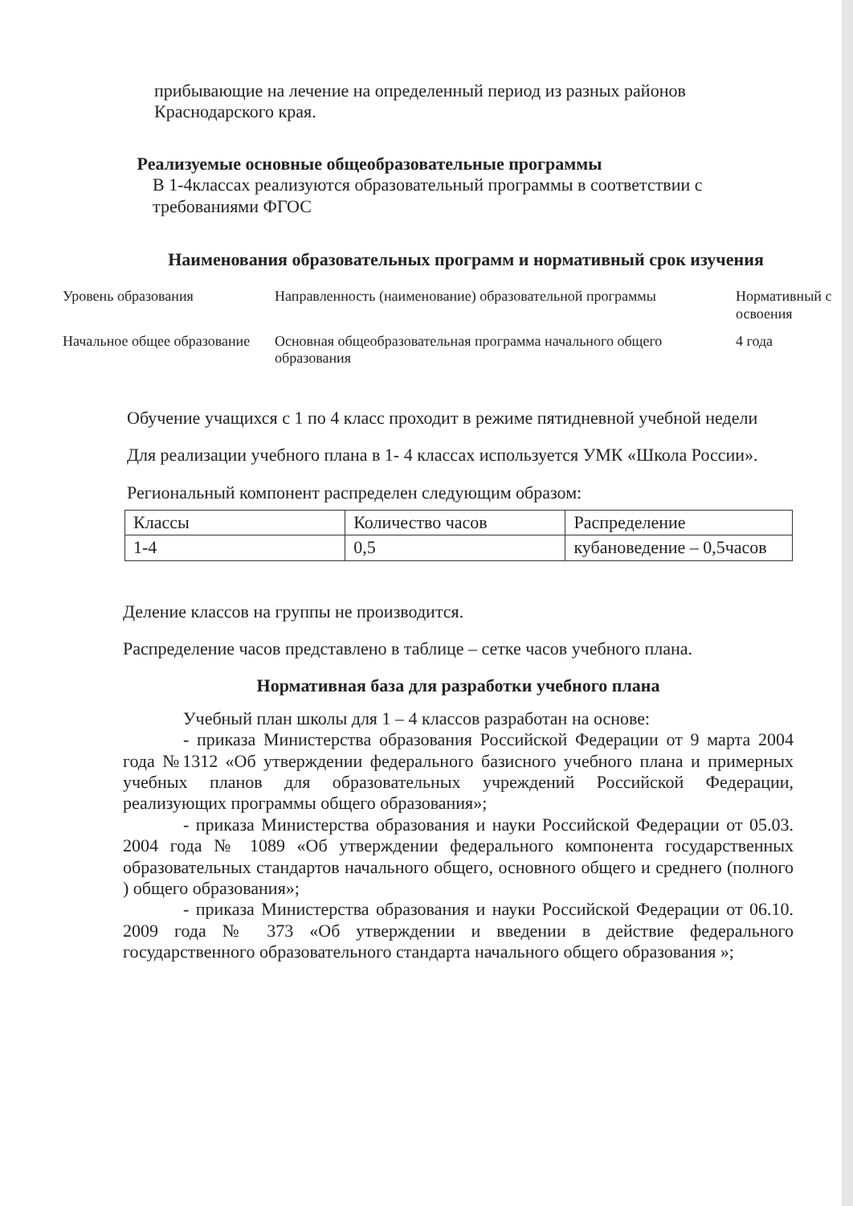прибывающие на лечение на определенный период из разных районов Краснодарского края.
Реализуемые основные общеобразовательные программы
В 1-4классах реализуются образовательный программы в соответствии с требованиями ФГОС
Наименования образовательных программ и нормативный срок изучения
| Уровень образования | Направленность (наименование) образовательной программы | Нормативный с освоения |
| Начальное общее образование | Основная общеобразовательная программа начального общего образования | 4 года |
Обучение учащихся с 1 по 4 класс проходит в режиме пятидневной учебной недели
Для реализации учебного плана в 1- 4 классах используется УМК «Школа России».
Региональный компонент распределен следующим образом:
| Классы | Количество часов | Распределение |
| 1-4 | 0,5 | кубановедение – 0,5часов |
Деление классов на группы не производится.
Распределение часов представлено в таблице – сетке часов учебного плана.
Нормативная база для разработки учебного плана
Учебный план школы для 1 – 4 классов разработан на основе:
- приказа Министерства образования Российской Федерации от 9 марта 2004 года №1312 «Об утверждении федерального базисного учебного плана и примерных учебных планов для образовательных учреждений Российской Федерации, реализующих программы общего образования»;
- приказа Министерства образования и науки Российской Федерации от 05.03. 2004 года № 1089 «Об утверждении федерального компонента государственных образовательных стандартов начального общего, основного общего и среднего (полного ) общего образования»;
- приказа Министерства образования и науки Российской Федерации от 06.10. 2009 года № 373 «Об утверждении и введении в действие федерального государственного образовательного стандарта начального общего образования »;